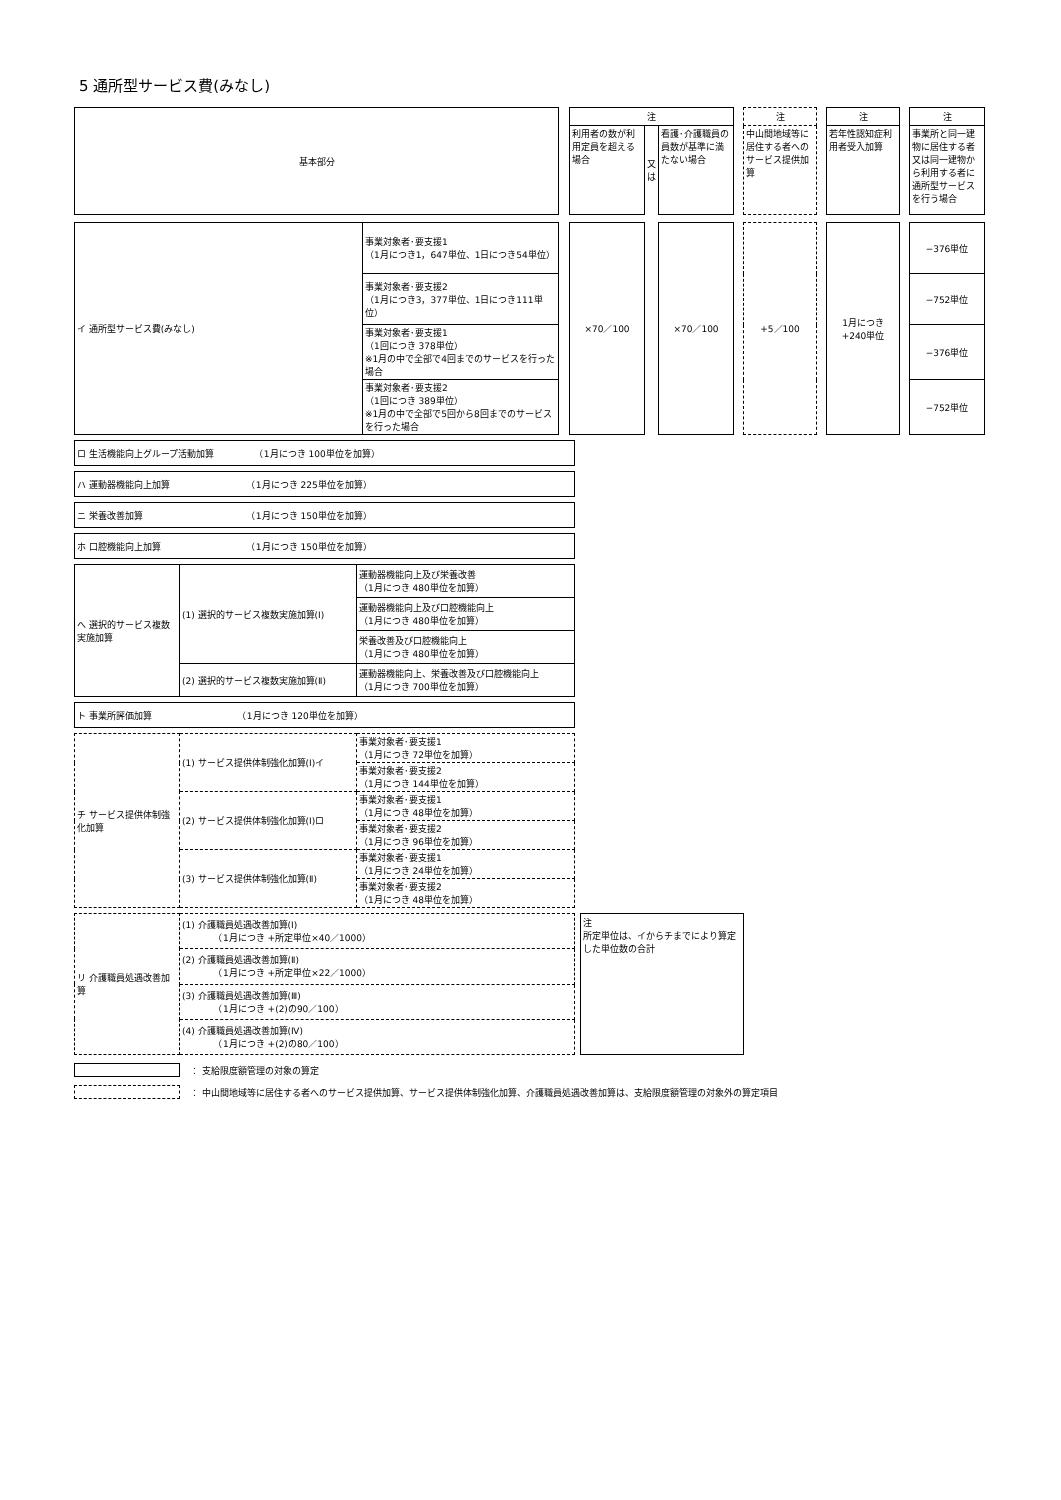5 通所型サービス費(みなし)
| 基本部分 | | | 注 | | | | 注 | | 注 | | 注 |
| | | | 利用者の数が利用定員を超える場合 | 又は | 看護･介護職員の員数が基準に満たない場合 | | 中山間地域等に居住する者へのサービス提供加算 | | 若年性認知症利用者受入加算 | | 事業所と同一建物に居住する者又は同一建物から利用する者に通所型サービスを行う場合 |
| イ 通所型サービス費(みなし) | 事業対象者･要支援1 （1月につき1，647単位、1日につき54単位） | | ×70／100 | | ×70／100 | | +5／100 | | 1月につき +240単位 | | −376単位 |
| | 事業対象者･要支援2 （1月につき3，377単位、1日につき111単位） | | | | | | | | | | −752単位 |
| | 事業対象者･要支援1 （1回につき 378単位） ※1月の中で全部で4回までのサービスを行った場合 | | | | | | | | | | −376単位 |
| | 事業対象者･要支援2 （1回につき 389単位） ※1月の中で全部で5回から8回までのサービスを行った場合 | | | | | | | | | | −752単位 |
| ロ 生活機能向上グループ活動加算 （1月につき 100単位を加算） |
| ハ 運動器機能向上加算 （1月につき 225単位を加算） |
| ニ 栄養改善加算 （1月につき 150単位を加算） |
| ホ 口腔機能向上加算 （1月につき 150単位を加算） |
| へ 選択的サービス複数実施加算 | (1) 選択的サービス複数実施加算(Ⅰ) | 運動器機能向上及び栄養改善 （1月につき 480単位を加算） |
| | | 運動器機能向上及び口腔機能向上 （1月につき 480単位を加算） |
| | | 栄養改善及び口腔機能向上 （1月につき 480単位を加算） |
| | (2) 選択的サービス複数実施加算(Ⅱ) | 運動器機能向上、栄養改善及び口腔機能向上 （1月につき 700単位を加算） |
| ト 事業所評価加算 （1月につき 120単位を加算） |
| チ サービス提供体制強化加算 | (1) サービス提供体制強化加算(Ⅰ)イ | 事業対象者･要支援1 （1月につき 72単位を加算） |
| | | 事業対象者･要支援2 （1月につき 144単位を加算） |
| | (2) サービス提供体制強化加算(Ⅰ)ロ | 事業対象者･要支援1 （1月につき 48単位を加算） |
| | | 事業対象者･要支援2 （1月につき 96単位を加算） |
| | (3) サービス提供体制強化加算(Ⅱ) | 事業対象者･要支援1 （1月につき 24単位を加算） |
| | | 事業対象者･要支援2 （1月につき 48単位を加算） |
| リ 介護職員処遇改善加算 | (1) 介護職員処遇改善加算(Ⅰ) （1月につき +所定単位×40／1000） |
| | (2) 介護職員処遇改善加算(Ⅱ) （1月につき +所定単位×22／1000） |
| | (3) 介護職員処遇改善加算(Ⅲ) （1月につき +(2)の90／100） |
| | (4) 介護職員処遇改善加算(Ⅳ) （1月につき +(2)の80／100） |
注
所定単位は、イからチまでにより算定した単位数の合計
： 支給限度額管理の対象の算定
： 中山間地域等に居住する者へのサービス提供加算、サービス提供体制強化加算、介護職員処遇改善加算は、支給限度額管理の対象外の算定項目